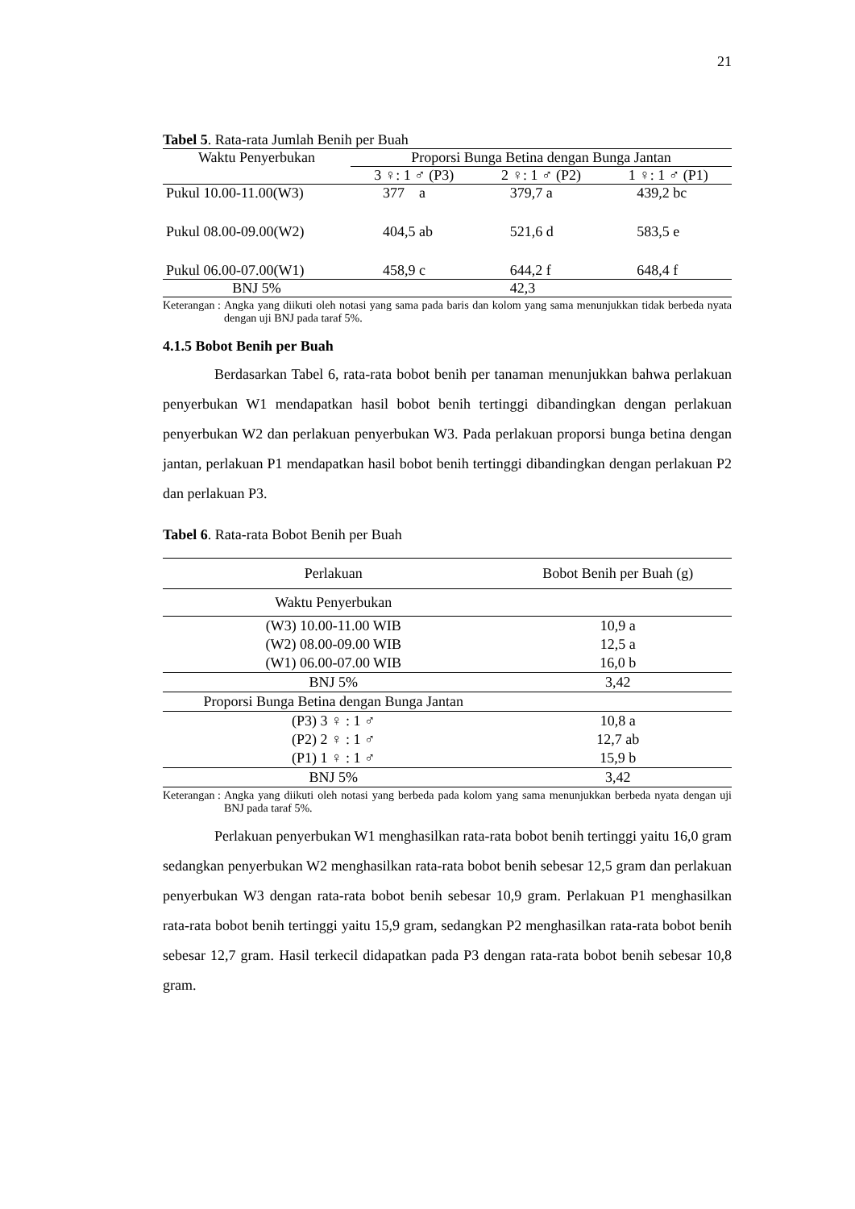21
Tabel 5. Rata-rata Jumlah Benih per Buah
| Waktu Penyerbukan | Proporsi Bunga Betina dengan Bunga Jantan | | |
| --- | --- | --- | --- |
| | 3 ♀: 1 ♂ (P3) | 2 ♀: 1 ♂ (P2) | 1 ♀: 1 ♂ (P1) |
| Pukul 10.00-11.00(W3) | 377 a | 379,7 a | 439,2 bc |
| Pukul 08.00-09.00(W2) | 404,5 ab | 521,6 d | 583,5 e |
| Pukul 06.00-07.00(W1) | 458,9 c | 644,2 f | 648,4 f |
| BNJ 5% | | 42,3 | |
Keterangan : Angka yang diikuti oleh notasi yang sama pada baris dan kolom yang sama menunjukkan tidak berbeda nyata dengan uji BNJ pada taraf 5%.
4.1.5 Bobot Benih per Buah
Berdasarkan Tabel 6, rata-rata bobot benih per tanaman menunjukkan bahwa perlakuan penyerbukan W1 mendapatkan hasil bobot benih tertinggi dibandingkan dengan perlakuan penyerbukan W2 dan perlakuan penyerbukan W3. Pada perlakuan proporsi bunga betina dengan jantan, perlakuan P1 mendapatkan hasil bobot benih tertinggi dibandingkan dengan perlakuan P2 dan perlakuan P3.
Tabel 6. Rata-rata Bobot Benih per Buah
| Perlakuan | Bobot Benih per Buah (g) |
| --- | --- |
| Waktu Penyerbukan | |
| (W3) 10.00-11.00 WIB | 10,9 a |
| (W2) 08.00-09.00 WIB | 12,5 a |
| (W1) 06.00-07.00 WIB | 16,0 b |
| BNJ 5% | 3,42 |
| Proporsi Bunga Betina dengan Bunga Jantan | |
| (P3) 3 ♀ : 1 ♂ | 10,8 a |
| (P2) 2 ♀ : 1 ♂ | 12,7 ab |
| (P1) 1 ♀ : 1 ♂ | 15,9 b |
| BNJ 5% | 3,42 |
Keterangan : Angka yang diikuti oleh notasi yang berbeda pada kolom yang sama menunjukkan berbeda nyata dengan uji BNJ pada taraf 5%.
Perlakuan penyerbukan W1 menghasilkan rata-rata bobot benih tertinggi yaitu 16,0 gram sedangkan penyerbukan W2 menghasilkan rata-rata bobot benih sebesar 12,5 gram dan perlakuan penyerbukan W3 dengan rata-rata bobot benih sebesar 10,9 gram. Perlakuan P1 menghasilkan rata-rata bobot benih tertinggi yaitu 15,9 gram, sedangkan P2 menghasilkan rata-rata bobot benih sebesar 12,7 gram. Hasil terkecil didapatkan pada P3 dengan rata-rata bobot benih sebesar 10,8 gram.